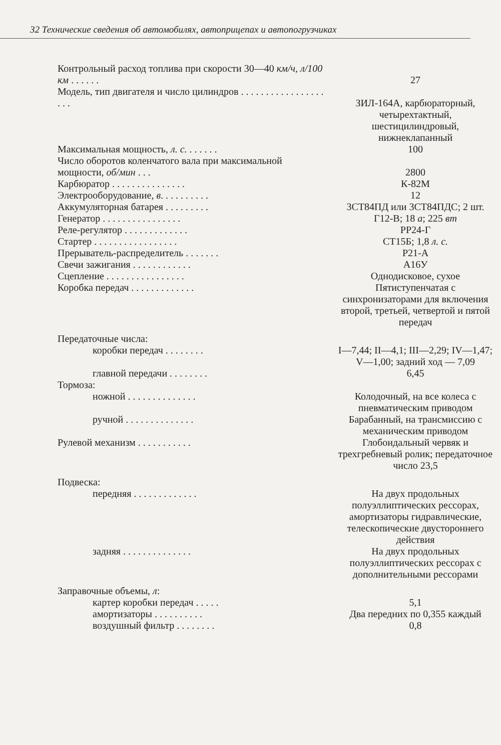32 Технические сведения об автомобилях, автоприцепах и автопогрузчиках
| Контрольный расход топлива при скорости 30—40 км/ч, л/100 км . . . . . . | 27 |
| Модель, тип двигателя и число цилиндров . . . . . . . . . . . . . . . . . . . . | ЗИЛ-164А, карбюраторный, четырехтактный, шестицилиндровый, нижнеклапанный |
| Максимальная мощность, л. с. . . . . . . | 100 |
| Число оборотов коленчатого вала при максимальной мощности, об/мин . . . | 2800 |
| Карбюратор . . . . . . . . . . . . . . . | К-82М |
| Электрооборудование, в . . . . . . . . . . | 12 |
| Аккумуляторная батарея . . . . . . . . . | 3СТ84ПД или 3СТ84ПДС; 2 шт. |
| Генератор . . . . . . . . . . . . . . . . | Г12-В; 18 а ; 225 вт |
| Реле-регулятор . . . . . . . . . . . . . | РР24-Г |
| Стартер . . . . . . . . . . . . . . . . . | СТ15Б; 1,8 л. с. |
| Прерыватель-распределитель . . . . . . . | Р21-А |
| Свечи зажигания . . . . . . . . . . . . | А16У |
| Сцепление . . . . . . . . . . . . . . . . | Однодисковое, сухое |
| Коробка передач . . . . . . . . . . . . . | Пятиступенчатая с синхронизаторами для включения второй, третьей, четвертой и пятой передач |
| Передаточные числа: | |
| коробки передач . . . . . . . . | I—7,44; II—4,1; III—2,29; IV—1,47; V—1,00; задний ход — 7,09 |
| главной передачи . . . . . . . . | 6,45 |
| Тормоза: | |
| ножной . . . . . . . . . . . . . . | Колодочный, на все колеса с пневматическим приводом |
| ручной . . . . . . . . . . . . . . | Барабанный, на трансмиссию с механическим приводом |
| Рулевой механизм . . . . . . . . . . . | Глобоидальный червяк и трехгребневый ролик; передаточное число 23,5 |
| Подвеска: | |
| передняя . . . . . . . . . . . . . | На двух продольных полуэллиптических рессорах, амортизаторы гидравлические, телескопические двустороннего действия |
| задняя . . . . . . . . . . . . . . | На двух продольных полуэллиптических рессорах с дополнительными рессорами |
| Заправочные объемы, л : | |
| картер коробки передач . . . . . | 5,1 |
| амортизаторы . . . . . . . . . . | Два передних по 0,355 каждый |
| воздушный фильтр . . . . . . . . | 0,8 |